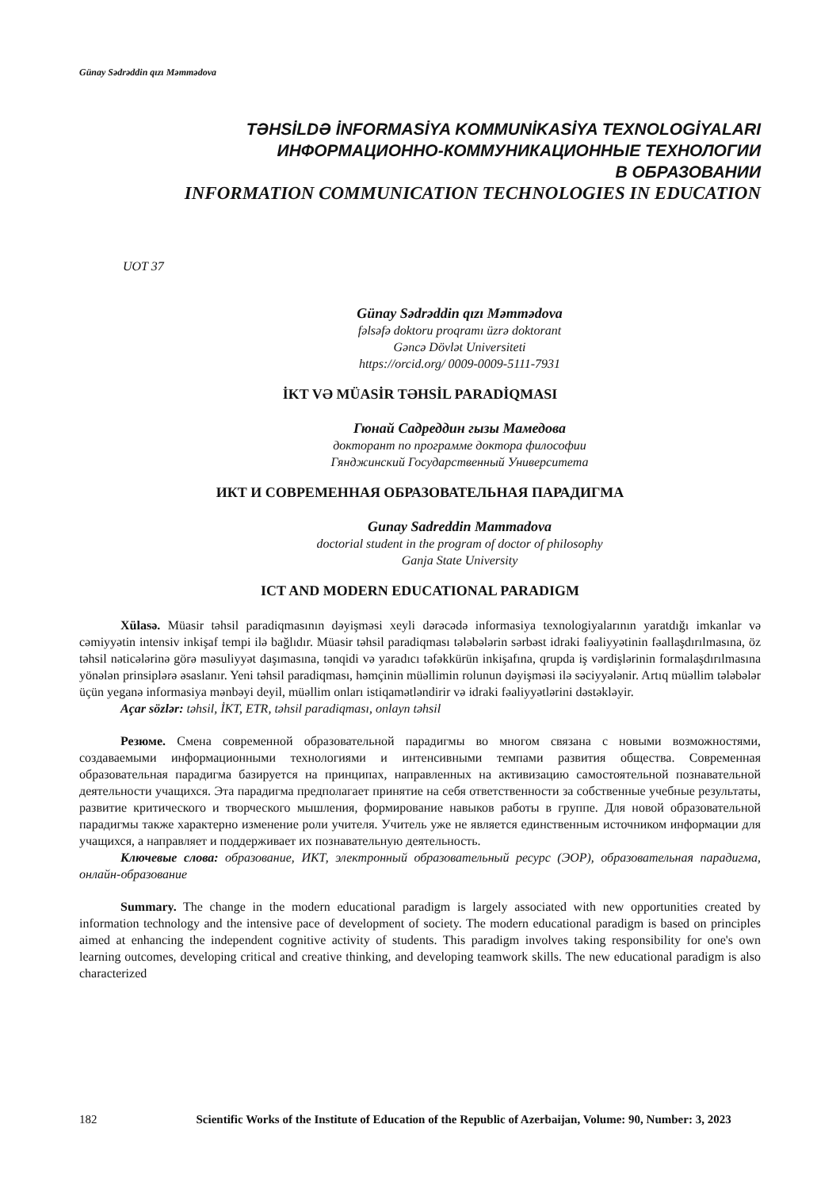Günay Sədrəddin qızı Məmmədova
TƏHSİLDƏ İNFORMASİYA KOMMUNİKASİYA TEXNOLOGİYALARI
ИНФОРМАЦИОННО-КОММУНИКАЦИОННЫЕ ТЕХНОЛОГИИ
В ОБРАЗОВАНИИ
INFORMATION COMMUNICATION TECHNOLOGIES IN EDUCATION
UOT 37
Günay Sədrəddin qızı Məmmədova
fəlsəfə doktoru proqramı üzrə doktorant
Gəncə Dövlət Universiteti
https://orcid.org/ 0009-0009-5111-7931
İKT VƏ MÜASİR TƏHSİL PARADİQMASI
Гюнай Садреддин гызы Мамедова
докторант по программе доктора философии
Гянджинский Государственный Университета
ИКТ И СОВРЕМЕННАЯ ОБРАЗОВАТЕЛЬНАЯ ПАРАДИГМА
Gunay Sadreddin Mammadova
doctorial student in the program of doctor of philosophy
Ganja State University
ICT AND MODERN EDUCATIONAL PARADIGM
Xülasə. Müasir təhsil paradiqmasının dəyişməsi xeyli dərəcədə informasiya texnologiyalarının yaratdığı imkanlar və cəmiyyətin intensiv inkişaf tempi ilə bağlıdır. Müasir təhsil paradiqması tələbələrin sərbəst idraki fəaliyyətinin fəallaşdırılmasına, öz təhsil nəticələrinə görə məsuliyyət daşımasına, tənqidi və yaradıcı təfəkkürün inkişafına, qrupda iş vərdişlərinin formalaşdırılmasına yönələn prinsiplərə əsaslanır. Yeni təhsil paradiqması, həmçinin müəllimin rolunun dəyişməsi ilə səciyyələnir. Artıq müəllim tələbələr üçün yeganə informasiya mənbəyi deyil, müəllim onları istiqamətləndirir və idraki fəaliyyətlərini dəstəkləyir.
Açar sözlər: təhsil, İKT, ETR, təhsil paradiqması, onlayn təhsil
Резюме. Смена современной образовательной парадигмы во многом связана с новыми возможностями, создаваемыми информационными технологиями и интенсивными темпами развития общества. Современная образовательная парадигма базируется на принципах, направленных на активизацию самостоятельной познавательной деятельности учащихся. Эта парадигма предполагает принятие на себя ответственности за собственные учебные результаты, развитие критического и творческого мышления, формирование навыков работы в группе. Для новой образовательной парадигмы также характерно изменение роли учителя. Учитель уже не является единственным источником информации для учащихся, а направляет и поддерживает их познавательную деятельность.
Ключевые слова: образование, ИКТ, электронный образовательный ресурс (ЭОР), образовательная парадигма, онлайн-образование
Summary. The change in the modern educational paradigm is largely associated with new opportunities created by information technology and the intensive pace of development of society. The modern educational paradigm is based on principles aimed at enhancing the independent cognitive activity of students. This paradigm involves taking responsibility for one's own learning outcomes, developing critical and creative thinking, and developing teamwork skills. The new educational paradigm is also characterized
182 Scientific Works of the Institute of Education of the Republic of Azerbaijan, Volume: 90, Number: 3, 2023